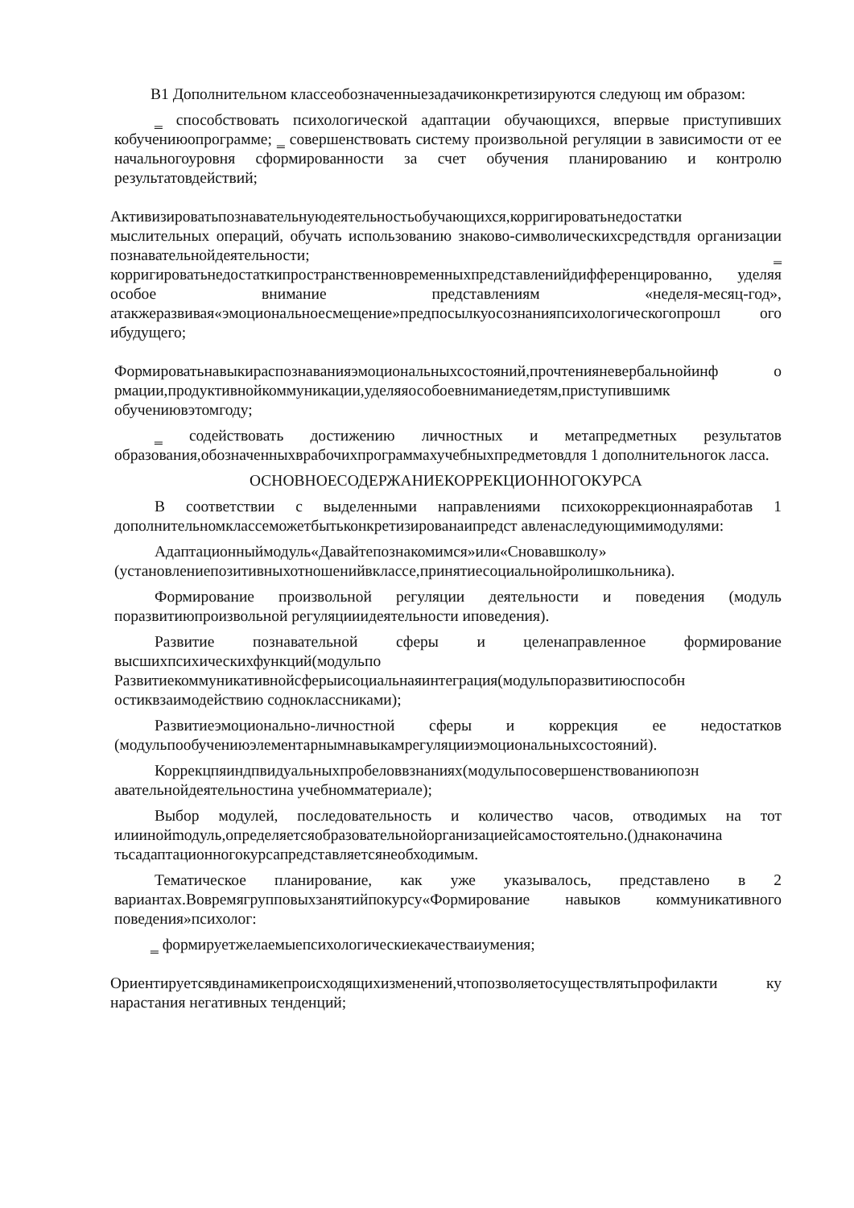В1 Дополнительном классеобозначенныезадачиконкретизируются следующ им образом:
‗ способствовать психологической адаптации обучающихся, впервые приступивших кобучениюопрограмме; ‗ совершенствовать систему произвольной регуляции в зависимости от ее начальногоуровня сформированности за счет обучения планированию и контролю результатовдействий;
Активизироватьпознавательнуюдеятельностьобучающихся,корригироватьнедостатки мыслительных операций, обучать использованию знаково-символическихсредствдля организации познавательнойдеятельности; ‗ корригироватьнедостаткипространственновременныхпредставленийдифференцированно, уделяя особое внимание представлениям «неделя-месяц-год», атакжеразвивая«эмоциональноесмещение»предпосылкуосознанияпсихологическогопрошл ого ибудущего;
Формироватьнавыкираспознаванияэмоциональныхсостояний,прочтенияневербальнойинф о рмации,продуктивнойкоммуникации,уделяяособоевниманиедетям,приступившимк обучениювэтомгоду;
‗ содействовать достижению личностных и метапредметных результатов образования,обозначенныхврабочихпрограммахучебныхпредметовдля 1 дополнительногок ласса.
ОСНОВНОЕСОДЕРЖАНИЕКОРРЕКЦИОННОГОКУРСА
В соответствии с выделенными направлениями психокоррекционнаяработав 1 дополнительномклассеможетбытьконкретизированаипредст авленаследующимимодулями:
Адаптационныймодуль«Давайтепознакомимся»или«Сновавшколу» (установлениепозитивныхотношенийвклассе,принятиесоциальнойролишкольника).
Формирование произвольной регуляции деятельности и поведения (модуль поразвитиюпроизвольной регуляцииидеятельности иповедения).
Развитие познавательной сферы и целенаправленное формирование высшихпсихическихфункций(модульпо Развитиекоммуникативнойсферыисоциальнаяинтеграция(модульпоразвитиюспособн остиквзаимодействию содноклассниками);
Развитиеэмоционально-личностной сферы и коррекция ее недостатков (модульпообучениюэлементарнымнавыкамрегуляцииэмоциональныхсостояний).
Коррекцпяиндпвидуальныхпробеловвзнаниях(модульпосовершенствованиюпозн авательнойдеятельностина учебномматериале);
Выбор модулей, последовательность и количество часов, отводимых на тот илиинойmодуль,определяетсяобразовательнойорганизациейсамостоятельно.()днаконачина тьсадаптационногокурсапредставляетсянеобходимым.
Тематическое планирование, как уже указывалось, представлено в 2 вариантах.Вовремягрупповыхзанятийпокурсу«Формирование навыков коммуникативного поведения»психолог:
‗ формируетжелаемыепсихологическиекачестваиумения;
Ориентируетсявдинамикепроисходящихизменений,чтопозволяетосуществлятьпрофилакти ку нарастания негативных тенденций;